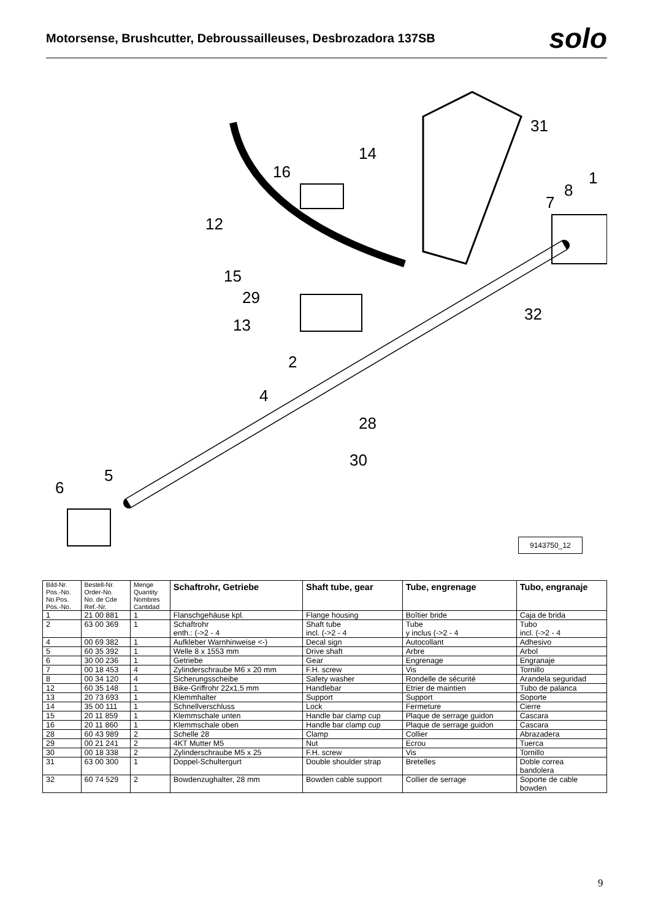Motorsense, Brushcutter, Debroussailleuses, Desbrozadora 137SB
solo
14
16
31
1
8
7
12
15
29
13
32
2
4
28
30
5
6
9143750_12
| Bild-Nr. Pos.-No. No.Pos. Pos.-No. | Bestell-Nr. Order-No. No. de Cde Ref.-Nr. | Menge Quantity Nombres Cantidad | Schaftrohr, Getriebe | Shaft tube, gear | Tube, engrenage | Tubo, engranaje |
| --- | --- | --- | --- | --- | --- | --- |
| 1 | 21 00 881 | 1 | Flanschgehäuse kpl. | Flange housing | Boîtier bride | Caja de brida |
| 2 | 63 00 369 | 1 | Schaftrohr enth.: (->2 - 4 | Shaft tube incl. (->2 - 4 | Tube y inclus (->2 - 4 | Tubo incl. (->2 - 4 |
| 4 | 00 69 382 | 1 | Aufkleber Warnhinweise <-) | Decal sign | Autocollant | Adhesivo |
| 5 | 60 35 392 | 1 | Welle 8 x 1553 mm | Drive shaft | Arbre | Arbol |
| 6 | 30 00 236 | 1 | Getriebe | Gear | Engrenage | Engranaje |
| 7 | 00 18 453 | 4 | Zylinderschraube M6 x 20 mm | F.H. screw | Vis | Tornillo |
| 8 | 00 34 120 | 4 | Sicherungsscheibe | Safety washer | Rondelle de sécurité | Arandela seguridad |
| 12 | 60 35 148 | 1 | Bike-Griffrohr 22x1,5 mm | Handlebar | Etrier de maintien | Tubo de palanca |
| 13 | 20 73 693 | 1 | Klemmhalter | Support | Support | Soporte |
| 14 | 35 00 111 | 1 | Schnellverschluss | Lock | Fermeture | Cierre |
| 15 | 20 11 859 | 1 | Klemmschale unten | Handle bar clamp cup | Plaque de serrage guidon | Cascara |
| 16 | 20 11 860 | 1 | Klemmschale oben | Handle bar clamp cup | Plaque de serrage guidon | Cascara |
| 28 | 60 43 989 | 2 | Schelle 28 | Clamp | Collier | Abrazadera |
| 29 | 00 21 241 | 2 | 4KT Mutter M5 | Nut | Ecrou | Tuerca |
| 30 | 00 18 338 | 2 | Zylinderschraube M5 x 25 | F.H. screw | Vis | Tornillo |
| 31 | 63 00 300 | 1 | Doppel-Schultergurt | Double shoulder strap | Bretelles | Doble correa bandolera |
| 32 | 60 74 529 | 2 | Bowdenzughalter, 28 mm | Bowden cable support | Collier de serrage | Soporte de cable bowden |
9